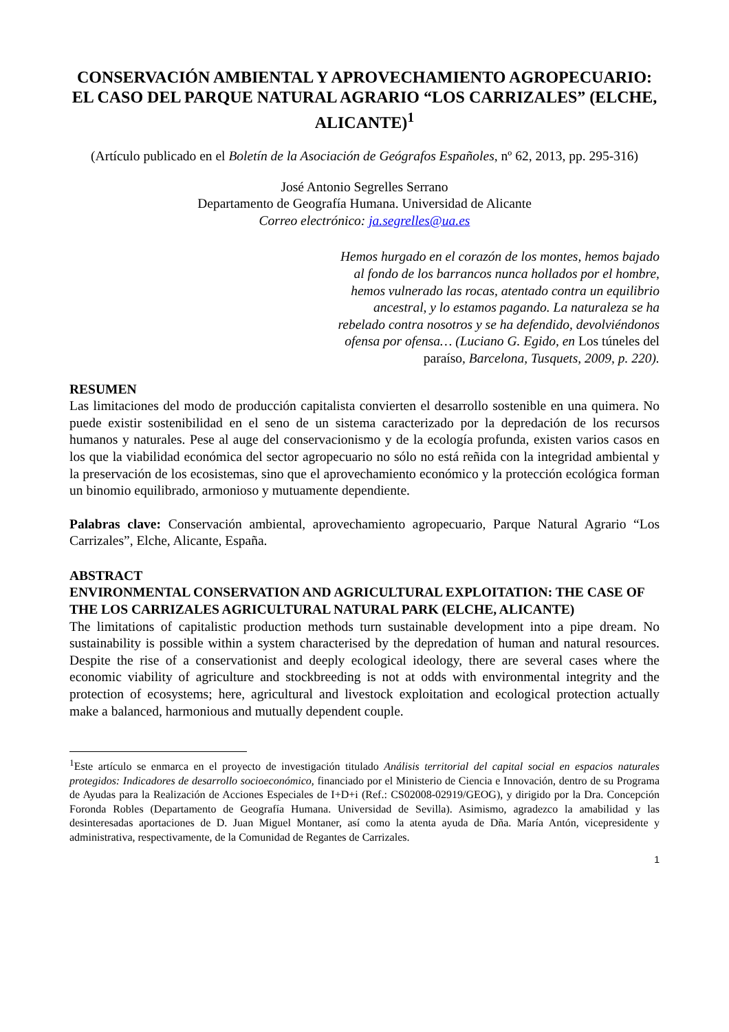CONSERVACIÓN AMBIENTAL Y APROVECHAMIENTO AGROPECUARIO: EL CASO DEL PARQUE NATURAL AGRARIO “LOS CARRIZALES” (ELCHE, ALICANTE)<sup>1</sup>
(Artículo publicado en el Boletín de la Asociación de Geógrafos Españoles, nº 62, 2013, pp. 295-316)
José Antonio Segrelles Serrano
Departamento de Geografía Humana. Universidad de Alicante
Correo electrónico: ja.segrelles@ua.es
Hemos hurgado en el corazón de los montes, hemos bajado al fondo de los barrancos nunca hollados por el hombre, hemos vulnerado las rocas, atentado contra un equilibrio ancestral, y lo estamos pagando. La naturaleza se ha rebelado contra nosotros y se ha defendido, devolviéndonos ofensa por ofensa… (Luciano G. Egido, en Los túneles del paraíso, Barcelona, Tusquets, 2009, p. 220).
RESUMEN
Las limitaciones del modo de producción capitalista convierten el desarrollo sostenible en una quimera. No puede existir sostenibilidad en el seno de un sistema caracterizado por la depredación de los recursos humanos y naturales. Pese al auge del conservacionismo y de la ecología profunda, existen varios casos en los que la viabilidad económica del sector agropecuario no sólo no está reñida con la integridad ambiental y la preservación de los ecosistemas, sino que el aprovechamiento económico y la protección ecológica forman un binomio equilibrado, armonioso y mutuamente dependiente.
Palabras clave: Conservación ambiental, aprovechamiento agropecuario, Parque Natural Agrario “Los Carrizales”, Elche, Alicante, España.
ABSTRACT
ENVIRONMENTAL CONSERVATION AND AGRICULTURAL EXPLOITATION: THE CASE OF THE LOS CARRIZALES AGRICULTURAL NATURAL PARK (ELCHE, ALICANTE)
The limitations of capitalistic production methods turn sustainable development into a pipe dream. No sustainability is possible within a system characterised by the depredation of human and natural resources. Despite the rise of a conservationist and deeply ecological ideology, there are several cases where the economic viability of agriculture and stockbreeding is not at odds with environmental integrity and the protection of ecosystems; here, agricultural and livestock exploitation and ecological protection actually make a balanced, harmonious and mutually dependent couple.
<sup>1</sup> Este artículo se enmarca en el proyecto de investigación titulado Análisis territorial del capital social en espacios naturales protegidos: Indicadores de desarrollo socioeconómico, financiado por el Ministerio de Ciencia e Innovación, dentro de su Programa de Ayudas para la Realización de Acciones Especiales de I+D+i (Ref.: CS02008-02919/GEOG), y dirigido por la Dra. Concepción Foronda Robles (Departamento de Geografía Humana. Universidad de Sevilla). Asimismo, agradezco la amabilidad y las desinteresadas aportaciones de D. Juan Miguel Montaner, así como la atenta ayuda de Dña. María Antón, vicepresidente y administrativa, respectivamente, de la Comunidad de Regantes de Carrizales.
1